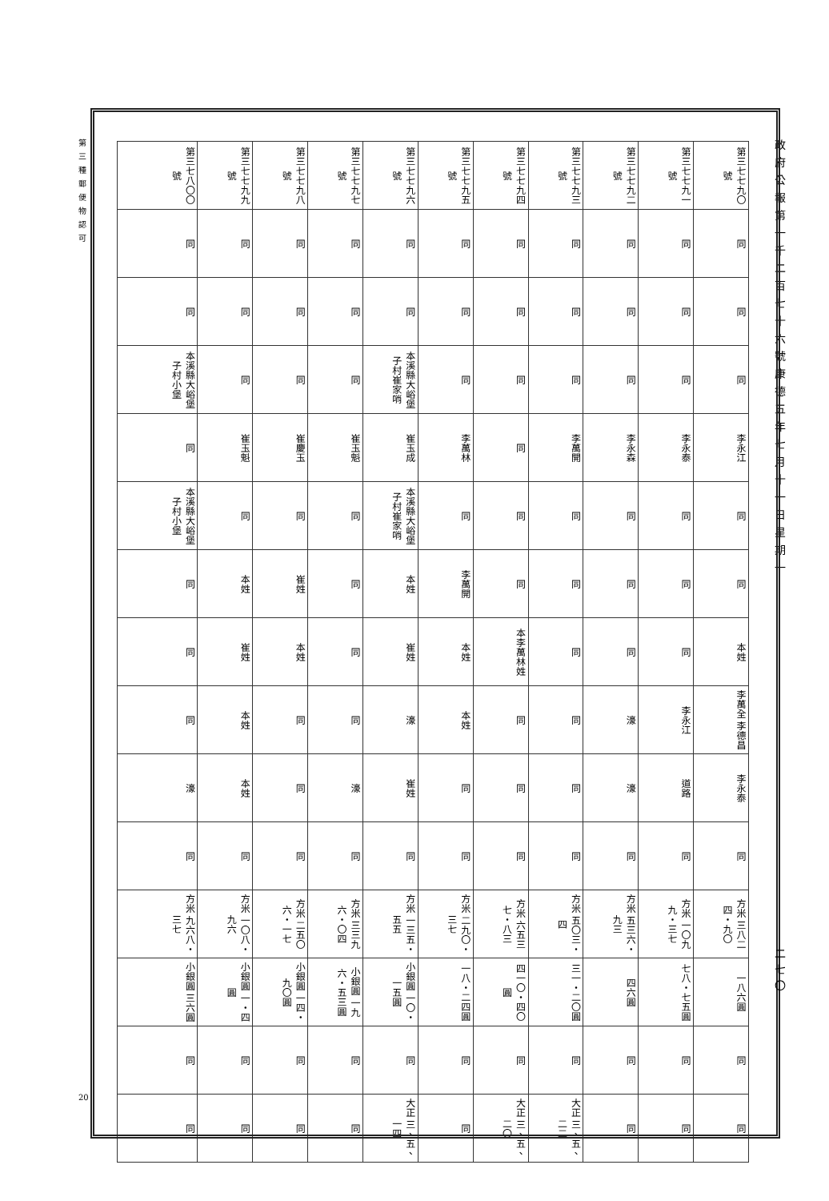第 三 種 郵 便 物 認 可
政 府 公 報 第一千二百七十六號 康德五年七月十一日 星期一
| 第三七八〇〇號 | 第三七七九九號 | 第三七七九八號 | 第三七七九七號 | 第三七七九六號 | 第三七七九五號 | 第三七七九四號 | 第三七七九三號 | 第三七七九二號 | 第三七七九一號 | 第三七七九〇號 |
| 同 | 同 | 同 | 同 | 同 | 同 | 同 | 同 | 同 | 同 | 同 |
| 同 | 同 | 同 | 同 | 同 | 同 | 同 | 同 | 同 | 同 | 同 |
| 本溪縣大峪堡子村小堡 | 同 | 同 | 同 | 本溪縣大峪堡子村崔家哨 | 同 | 同 | 同 | 同 | 同 | 同 |
| 同 | 崔玉魁 | 崔慶玉 | 崔玉魁 | 崔玉成 | 李萬林 | 同 | 李萬開 | 李永森 | 李永泰 | 李永江 |
| 本溪縣大峪堡子村小堡 | 同 | 同 | 同 | 本溪縣大峪堡子村崔家哨 | 同 | 同 | 同 | 同 | 同 | 同 |
| 同 | 本姓 | 崔姓 | 同 | 本姓 | 李萬開 | 同 | 同 | 同 | 同 | 同 |
| 同 | 崔姓 | 本姓 | 同 | 崔姓 | 本姓 | 本李萬林姓 | 同 | 同 | 同 | 本姓 |
| 同 | 本姓 | 同 | 同 | 濠 | 本姓 | 同 | 同 | 濠 | 李永江 | 李萬全 李德昌 |
| 濠 | 本姓 | 同 | 濠 | 崔姓 | 同 | 同 | 同 | 濠 | 道路 | 李永泰 |
| 同 | 同 | 同 | 同 | 同 | 同 | 同 | 同 | 同 | 同 | 同 |
| 方米 九六八・三七 | 方米 一〇八・九六 | 方米 二五〇六・一七 | 方米 三三九六・〇四 | 方米 一三五・五五 | 方米 二九〇・三七 | 方米 六五三七・八三 | 方米 五〇三・四 | 方米 五三六・九三 | 方米 一〇九九・三七 | 方米 三八二四・九〇 |
| 小銀圓 三六圓 | 小銀圓 一・四圓 | 小銀圓 一四・九〇圓 | 小銀圓 一九六・五三圓 | 小銀圓 一〇・一五圓 | 一八・二四圓 | 四一〇・四〇圓 | 三一・二〇圓 | 四六圓 | 七八・七五圓 | 一八六圓 |
| 同 | 同 | 同 | 同 | 同 | 同 | 同 | 同 | 同 | 同 | 同 |
| 同 | 同 | 同 | 同 | 大正 三、五、一四 | 同 | 大正 三、五、二〇 | 大正 三、五、二二 | 同 | 同 | 同 |
二七〇
20